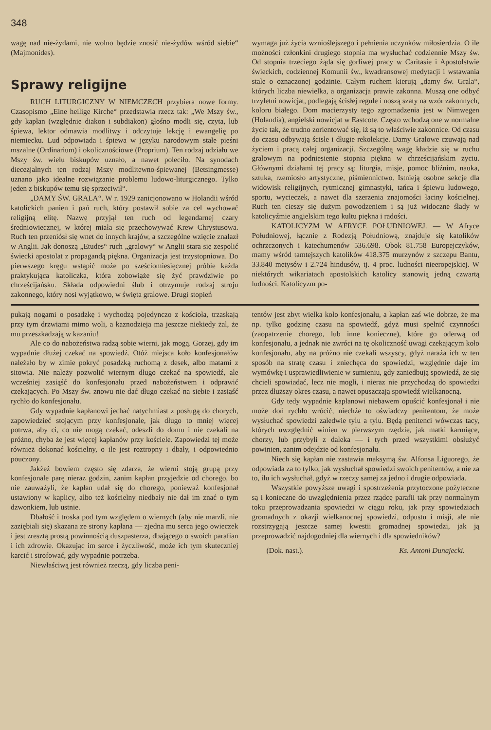348
wagę nad nie-żydami, nie wolno będzie znosić nie-żydów wśród siebie“ (Majmonides).
Sprawy religijne
RUCH LITURGICZNY W NIEMCZECH przybiera nowe formy. Czasopismo „Eine heilige Kirche“ przedstawia rzecz tak: „We Mszy św., gdy kapłan (względnie diakon i subdiakon) głośno modli się, czyta, lub śpiewa, lektor odmawia modlitwy i odczytuje lekcję i ewangelię po niemiecku. Lud odpowiada i śpiewa w języku narodowym stałe pieśni mszalne (Ordinarium) i okolicznościowe (Proprium). Ten rodzaj udziału we Mszy św. wielu biskupów uznało, a nawet poleciło. Na synodach diecezjalnych ten rodzaj Mszy modlitewno-śpiewanej (Betsingmesse) uznano jako idealne rozwiązanie problemu ludowo-liturgicznego. Tylko jeden z biskupów temu się sprzeciwił“.
„DAMY ŚW. GRALA“. W r. 1929 zanicjonowano w Holandii wśród katolickich panien i pań ruch, który postawił sobie za cel wychować religijną elitę. Nazwę przyjął ten ruch od legendarnej czary średniowiecznej, w której miała się przechowywać Krew Chrystusowa. Ruch ten przeniósł się wnet do innych krajów, a szczególne wzięcie znalazł w Anglii. Jak donoszą „Etudes“ ruch „gralowy“ w Anglii stara się zespolić świecki apostolat z propagandą piękna. Organizacja jest trzystopniowa. Do pierwszego kręgu wstąpić może po sześciomiesięcznej próbie każda praktykująca katoliczka, która zobowiąże się żyć prawdziwie po chrześcijańsku. Składa odpowiedni ślub i otrzymuje rodzaj stroju zakonnego, który nosi wyjątkowo, w święta gralowe. Drugi stopień
wymaga już życia wznioślejszego i pełnienia uczynków miłosierdzia. O ile możności członkini drugiego stopnia ma wysłuchać codziennie Mszy św. Od stopnia trzeciego żąda się gorliwej pracy w Caritasie i Apostolstwie świeckich, codziennej Komunii św., kwadransowej medytacji i wstawania stale o oznaczonej godzinie. Całym ruchem kierują „damy św. Grala“, których liczba niewielka, a organizacja prawie zakonna. Muszą one odbyć trzyletni nowicjat, podlegają ścisłej regule i noszą szaty na wzór zakonnych, koloru białego. Dom macierzysty tego zgromadzenia jest w Nimwegen (Holandia), angielski nowicjat w Eastcote. Często wchodzą one w normalne życie tak, że trudno zorientować się, iż są to właściwie zakonnice. Od czasu do czasu odbywają ścisłe i długie rekolekcje. Damy Gralowe czuwają nad życiem i pracą całej organizacji. Szczególną wagę kładzie się w ruchu gralowym na podniesienie stopnia piękna w chrześcijańskim życiu. Głównymi działami tej pracy są: liturgia, misje, pomoc bliźnim, nauka, sztuka, rzemiosło artystyczne, piśmiennictwo. Istnieją osobne sekcje dla widowisk religijnych, rytmicznej gimnastyki, tańca i śpiewu ludowego, sportu, wycieczek, a nawet dla szerzenia znajomości łaciny kościelnej. Ruch ten cieszy się dużym powodzeniem i są już widoczne ślady w katolicyźmie angielskim tego kultu piękna i radości.
KATOLICYZM W AFRYCE POŁUDNIOWEJ. — W Afryce Południowej, łącznie z Rodezją Południową, znajduje się katolików ochrzczonych i katechumenów 536.698. Obok 81.758 Europejczyków, mamy wśród tamtejszych katolików 418.375 murzynów z szczepu Bantu, 33.840 metysów i 2.724 hindusów, tj. 4 proc. ludności nieeropejskiej. W niektórych wikariatach apostolskich katolicy stanowią jedną czwartą ludności. Katolicyzm po-
pukają nogami o posadzkę i wychodzą pojedynczo z kościoła, trzaskają przy tym drzwiami mimo woli, a kaznodzieja ma jeszcze niekiedy żal, że mu przeszkadzają w kazaniu!
Ale co do nabożeństwa radzą sobie wierni, jak mogą. Gorzej, gdy im wypadnie dłużej czekać na spowiedź. Otóż miejsca koło konfesjonałów należało by w zimie pokryć posadzką ruchomą z desek, albo matami z sitowia. Nie należy pozwolić wiernym długo czekać na spowiedź, ale wcześniej zasiąść do konfesjonału przed nabożeństwem i odprawić czekających. Po Mszy św. znowu nie dać długo czekać na siebie i zasiąść rychło do konfesjonału.
Gdy wypadnie kapłanowi jechać natychmiast z posługą do chorych, zapowiedzieć stojącym przy konfesjonale, jak długo to mniej więcej potrwa, aby ci, co nie mogą czekać, odeszli do domu i nie czekali na próżno, chyba że jest więcej kapłanów przy kościele. Zapowiedzi tej może również dokonać kościelny, o ile jest roztropny i dbały, i odpowiednio pouczony.
Jakżeż bowiem często się zdarza, że wierni stoją grupą przy konfesjonale parę nieraz godzin, zanim kapłan przyjedzie od chorego, bo nie zauważyli, że kapłan udał się do chorego, ponieważ konfesjonał ustawiony w kaplicy, albo też kościelny niedbały nie dał im znać o tym dzwonkiem, lub ustnie.
Dbałość i troska pod tym względem o wiernych (aby nie marzli, nie zaziębiali się) skazana ze strony kapłana — zjedna mu serca jego owieczek i jest zresztą prostą powinnością duszpasterza, dbającego o swoich parafian i ich zdrowie. Okazując im serce i życzliwość, może ich tym skuteczniej karcić i strofować, gdy wypadnie potrzeba.
Niewłaściwą jest również rzeczą, gdy liczba peni-
tentów jest zbyt wielka koło konfesjonału, a kapłan zaś wie dobrze, że ma np. tylko godzinę czasu na spowiedź, gdyż musi spełnić czynności (zaopatrzenie chorego, lub inne konieczne), które go oderwą od konfesjonału, a jednak nie zwróci na tę okoliczność uwagi czekającym koło konfesjonału, aby na próżno nie czekali wszyscy, gdyż naraża ich w ten sposób na stratę czasu i zniechęca do spowiedzi, względnie daje im wymówkę i usprawiedliwienie w sumieniu, gdy zaniedbują spowiedź, że się chcieli spowiadać, lecz nie mogli, i nieraz nie przychodzą do spowiedzi przez dłuższy okres czasu, a nawet opuszczają spowiedź wielkanocną.
Gdy tedy wypadnie kapłanowi niebawem opuścić konfesjonał i nie może doń rychło wrócić, niechże to oświadczy penitentom, że może wysłuchać spowiedzi zaledwie tylu a tylu. Będą penitenci wówczas tacy, których uwzględnić winien w pierwszym rzędzie, jak matki karmiące, chorzy, lub przybyli z daleka — i tych przed wszystkimi obsłużyć powinien, zanim odejdzie od konfesjonału.
Niech się kapłan nie zastawia maksymą św. Alfonsa Liguorego, że odpowiada za to tylko, jak wysłuchał spowiedzi swoich penitentów, a nie za to, ilu ich wysłuchał, gdyż w rzeczy samej za jedno i drugie odpowiada.
Wszystkie powyższe uwagi i spostrzeżenia przytoczone pożyteczne są i konieczne do uwzględnienia przez rządcę parafii tak przy normalnym toku przeprowadzania spowiedzi w ciągu roku, jak przy spowiedziach gromadnych z okazji wielkanocnej spowiedzi, odpustu i misji, ale nie rozstrzygają jeszcze samej kwestii gromadnej spowiedzi, jak ją przeprowadzić najdogodniej dla wiernych i dla spowiedników?
(Dok. nast.). Ks. Antoni Dunajecki.